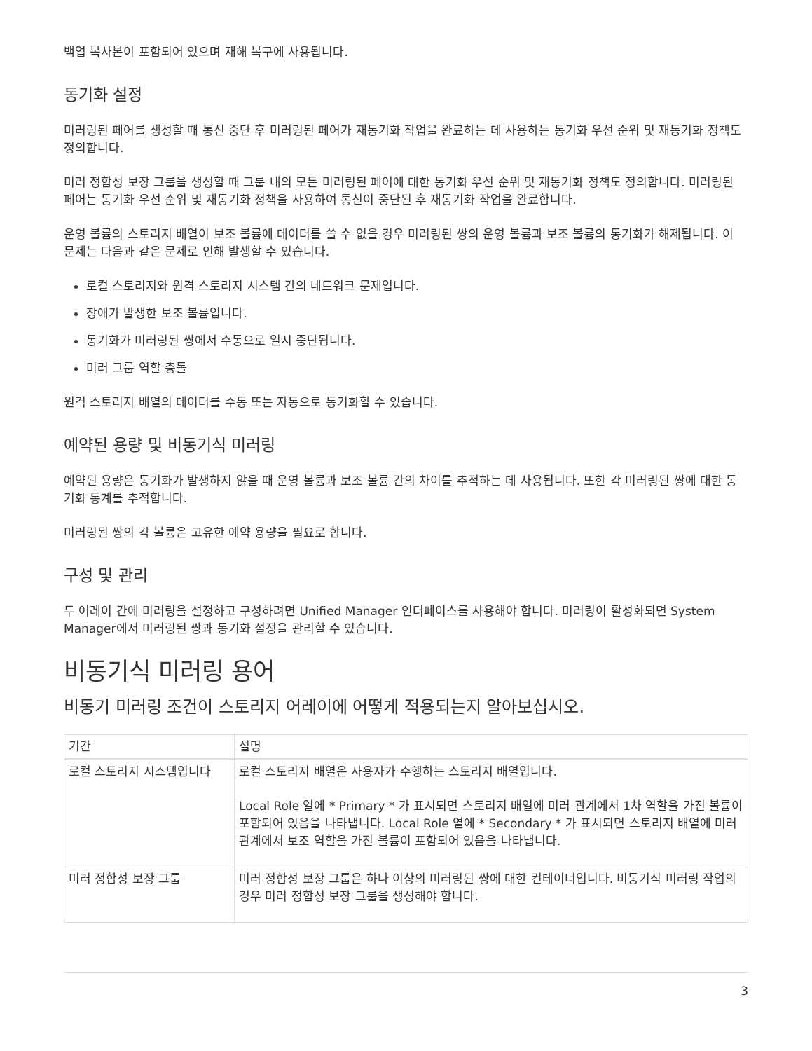백업 복사본이 포함되어 있으며 재해 복구에 사용됩니다.
동기화 설정
미러링된 페어를 생성할 때 통신 중단 후 미러링된 페어가 재동기화 작업을 완료하는 데 사용하는 동기화 우선 순위 및 재동기화 정책도 정의합니다.
미러 정합성 보장 그룹을 생성할 때 그룹 내의 모든 미러링된 페어에 대한 동기화 우선 순위 및 재동기화 정책도 정의합니다. 미러링된 페어는 동기화 우선 순위 및 재동기화 정책을 사용하여 통신이 중단된 후 재동기화 작업을 완료합니다.
운영 볼륨의 스토리지 배열이 보조 볼륨에 데이터를 쓸 수 없을 경우 미러링된 쌍의 운영 볼륨과 보조 볼륨의 동기화가 해제됩니다. 이 문제는 다음과 같은 문제로 인해 발생할 수 있습니다.
로컬 스토리지와 원격 스토리지 시스템 간의 네트워크 문제입니다.
장애가 발생한 보조 볼륨입니다.
동기화가 미러링된 쌍에서 수동으로 일시 중단됩니다.
미러 그룹 역할 충돌
원격 스토리지 배열의 데이터를 수동 또는 자동으로 동기화할 수 있습니다.
예약된 용량 및 비동기식 미러링
예약된 용량은 동기화가 발생하지 않을 때 운영 볼륨과 보조 볼륨 간의 차이를 추적하는 데 사용됩니다. 또한 각 미러링된 쌍에 대한 동기화 통계를 추적합니다.
미러링된 쌍의 각 볼륨은 고유한 예약 용량을 필요로 합니다.
구성 및 관리
두 어레이 간에 미러링을 설정하고 구성하려면 Unified Manager 인터페이스를 사용해야 합니다. 미러링이 활성화되면 System Manager에서 미러링된 쌍과 동기화 설정을 관리할 수 있습니다.
비동기식 미러링 용어
비동기 미러링 조건이 스토리지 어레이에 어떻게 적용되는지 알아보십시오.
| 기간 | 설명 |
| --- | --- |
| 로컬 스토리지 시스템입니다 | 로컬 스토리지 배열은 사용자가 수행하는 스토리지 배열입니다. Local Role 열에 * Primary * 가 표시되면 스토리지 배열에 미러 관계에서 1차 역할을 가진 볼륨이 포함되어 있음을 나타냅니다. Local Role 열에 * Secondary * 가 표시되면 스토리지 배열에 미러 관계에서 보조 역할을 가진 볼륨이 포함되어 있음을 나타냅니다. |
| 미러 정합성 보장 그룹 | 미러 정합성 보장 그룹은 하나 이상의 미러링된 쌍에 대한 컨테이너입니다. 비동기식 미러링 작업의 경우 미러 정합성 보장 그룹을 생성해야 합니다. |
3